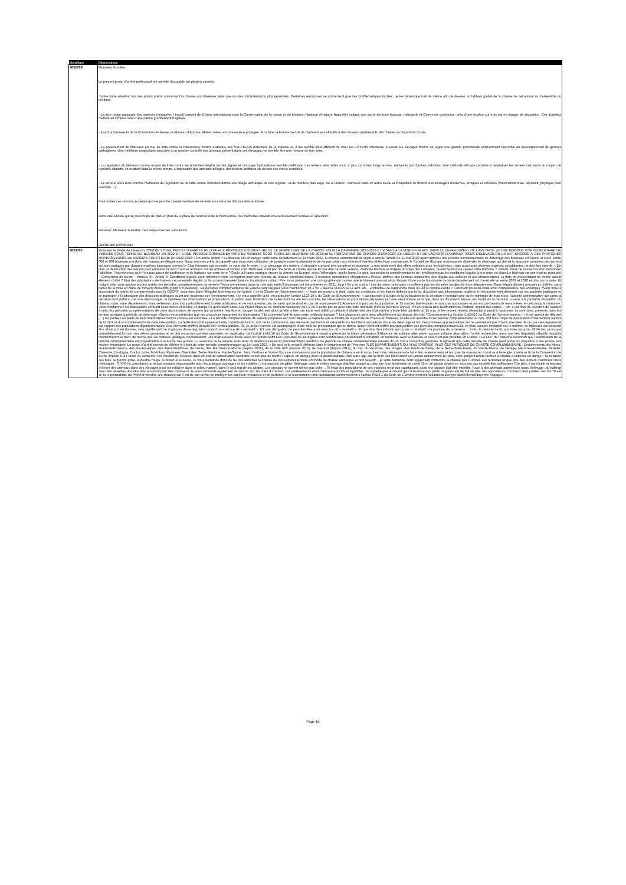| Identifiant | Observations |
| --- | --- |
| 8652208 | Monsieur le préfet, Le présent projet d'arrêté préfectoral me semble discutable sur plusieurs points. J'attire votre attention sur des points précis concernant la chasse aux blaireaux ainsi que sur des considérations plus générales. Certaines remarques ne concernent que des problématiques locales ; je les développe tout de même afin de dresser un tableau global de la chasse de cet animal sur l'ensemble du territoire. - La liste rouge nationale des espèces menacées ( travail conjoint de l'Union International pour la Conservation de la nature et du Muséum National d'Histoire Naturelle) indique que sur le territoire français, métropole et Outre-mer confondus, près d'une espèce sur trois est en danger de disparition. Ces données mettent en lumière l'état d'une nature grandement fragilisée. - Inscrit à l'annexe III de la Convention de Berne, le Blaireau d'Europe, Meles meles, est une espèce protégée. À ce titre, la France se doit de maintenir ses effectifs à des niveaux satisfaisants afin d'éviter sa disparition locale. - Le prélèvement de blaireaux en vue de lutte contre la tuberculose bovine s'attaque aux VECTEURS potentiels de la maladie or, il me semble plus efficient de viser les FOYERS infectieux, à savoir les élevages bovins où règne une grande promiscuité éminemment favorable au développement de germes pathogènes. Une meilleure prophylaxie associée à un nombre contrôlé des animaux présent dans ces élevages me semble être une mesure de bon sens. - La régulation du blaireau comme moyen de lutte contre les potentiels dégâts sur les digues et ouvrages hydrauliques semble inefficace. Les terriers ainsi vidés sont, à plus ou moins longs termes, réinvestis par d'autres individus. Une méthode efficace consiste à neutraliser les terriers mal placé au moyen de répulsifs olfactifs, en mettant dans le même temps, à disposition des animaux délogés, des terriers artificiels en dehors des zones sensibles. - La vénerie sous terre comme méthodes de régulation ou de lutte contre l'infection donne une image archaïque de nos régions - et de manière plus large, de la France - coincées dans un autre siècle et incapables de trouver des stratégies modernes, éthiques et efficaces (Vaccination orale, répulsion physique pour exemple ...). Pour toutes ces raisons, je pense qu'une periode complémentaire de vénerie sous terre ne doit pas être autorisée. Dans une société qui se préoccupe de plus en plus de la place de l'animal et de la biodiversité, ces méthodes doivent être sérieusement remises en question. Recevez, Monsieur le Préfet, mes respectueuses salutations. GEORGES RAYMOND |
| 8653767 | Monsieur le Préfet de l'Aveyron,CONTRE VOTRE PROJET D'ARRÊTÉ RELATIF AUX PÉRIODES D'OUVERTURE ET DE FERMETURE DE LA CHASSE POUR LA CAMPAGNE 2022-2023 ET VISANT À LA MISE EN PLACE DANS LE DÉPARTEMENT DE L'AVEYRON :oD'UNE PÉRIODE COMPLÉMENTAIRE DE VÉNERIE SOUS TERRE DU BLAIREAU EN 2022 ET D'UNE PÉRIODE COMPLÉMENTAIRE DE VÉNERIE SOUS TERRE DU BLAIREAU EN 2023,oD'AUTORISATIONS DE CHASSE D'ESPÈCES EN DÉCLIN ET DE LÂCHERS D'ANIMAUX ISSUS D'ÉLEVAGE.ON EN EST ENCORE À CES PRATIQUES MOYENÂGEUSES DE VÉNERIE SOUS TERRE EN 2022-2023 ? On arrête quand ? Le blaireau est en danger dans votre département.Le 15 mars 2022, le tribunal administratif de Dijon a annulé l'arrêté du 11 mai 2020 ayant autorisé une période complémentaire de déterrage des blaireaux en Saône et Loire. Entre 600 et 900 blaireaux ont donc été massacrés illégalement. Nous sommes prêts.Je rappelle que vous avez obligation de protéger notre biodiversité et de ne pas céder aux sirènes d'intérêts ciblés.Pour commencer, le Conseil de l'Europe recommande d'interdire le déterrage qui détruit la structure complexe des terriers qui sont partagés par d'autres espèces sauvages comme le Chat Forestier par exemple, je vous cite le texte : « Le creusage des terriers, à structure souvent très complexe et ancienne, a non seulement des effets néfastes pour les blaireaux, mais aussi pour diverses espèces cohabitantes, et doit être interdit. » De plus, la destruction des terriers peut entraîner la mort d'autres animaux car les entrées et sorties sont obstruées, mort par une lente et cruelle agonie.Et que dire de cette vénerie, méthode barbare et indigne du Pays des Lumières, quand ferez-vous cesser cette barbarie ? Jamais, nous ne cesserons d'en demander l'abolition. Trouvez-vous qu'il n'y a pas assez de souffrance et de barbarie sur cette terre ? Seule la France pratique encore la vénerie en Europe, avec l'Allemagne, quelle honte.De plus, ces périodes complémentaires ne remplissent pas les conditions légales à leur mise en place.Le blaireau est une espèce protégée – Convention de Berne – Annexe III - Article 9. Conditions légales pour obtention d'une dérogation pour une période de chasse complémentaire, 3 mesures cumulatives obligatoires:1.Preuve chiffrée que l'animal occasionne des dégâts aux cultures et aux infrastructures, la note de présentation ne donne aucun élément chiffré ? Etat des populations de blaireaux et potentiels dégâts qu'ils occasionneraient (nature, localisation, coûts). Pire, vous présentez une cartographie qui montre que le blaireau pourrait avoir disparu d'une partie importante de votre département où il avait été vu entre 2006 et 2010 et plus par la suite. Et malgré cela, vous ajoutez à votre arrêté des périodes complémentaires de vénerie ?Vous mentionnez dans la note que seuls 8 blaireaux ont été prélevés en 2021, stop ! Il n'y en a plus ! Les données nationales ne reflètent pas les données locales de votre département.-Sans dégâts dûment prouvés et chiffrés, sans parler de la mise en place de moyens préventifs (point 3 ci-dessous), les périodes complémentaires de vénerie sont illégales.Vous mentionnez un « Vu » avec la CDCFS le 11 avril, ah… enchantée de l'apprendre mais où est le compte-rendu ? Comment pouvons-nous avoir connaissance des échanges ?Sans mise à disposition du public du compte-rendu avec la CDCFS, vous êtes dans l'illégalité.Non-respect de l'article 7 de la Charte de l'Environnement : « Toute personne a le droit, dans les conditions et les limites définies par la loi, d'accéder aux informations relatives à l'environnement détenues par les autorités publiques et de participer à l'élaboration des décisions publiques ayant une incidence sur l'environnement. »Je vous rappelle la loi, en particulier l'article L123-19-1 du Code de l'Environnement : « au plus tard à la date de la publication de la décision et pendant une durée minimale de trois mois, l'autorité administrative qui a pris la décision rend publics, par voie électronique, la synthèse des observations et propositions du public avec l'indication de celles dont il a été tenu compte, les observations et propositions déposées par voie électronique ainsi que, dans un document séparé, les motifs de la décision. » Face à la probable disparition du blaireau dans votre département, nous veillerons donc tout particulièrement à cette publication et ne manquerons pas de saisir qui de droit en cas de manquement.2.Absence d'impact sur la population, le 15 mai les blaireautins ne sont pas autonomes et ont encore besoin de leurs mères et cela jusqu'à l'automne. Vous condamnez les blaireautins en tuant leurs mères et mettez en danger la génération future.Les mères blaireau ne donnent naissance qu'à 2 ou 3 petits par an avec une forte mortalité (50% la première année), il n'en restera plus.Destruction de l'habitat, impact des routes… etc. il est hors de question de rajouter à cela des périodes complémentaires de cette abomination de vénerie qui va mettre l'espèce en danger localement alors qu'elle a bien sûr toute son utilité.La période d'allaitement des blaireautins s'étale bien au-delà du 15 mai, et les jeunes restent dépendants jusqu'à l'automne, ils sont donc présents dans les terriers pendant la période de déterrage. Oserez-vous prétendre que les chasseurs épargnent les blaireautins ? Et comment font-ils avec cette méthode barbare ? Les chasseurs sont donc officiellement au-dessus des lois ?Conformément à l'article L.424-10 du Code de l'Environnement : « il est interdit de détruire (…) les portées ou petits de tous mammifères dont la chasse est autorisée ».La période complémentaire de vénerie proposée est donc illégale.Je rappelle que la totalité de la période de chasse du blaireau, qu'elle soit assortie d'une période complémentaire ou non, doit faire l'objet de déclaration d'intervention auprès de la DDT et d'un compte-rendu de cette intervention. La fédération doit également être capable de fournir, lors de la commission, des éléments pertinents et exhaustifs sur les bilans annuels de tirs et de déterrage et non des données approximatives qui ne permettent pas d'avoir une idée de ce que cela représente par rapport aux populations départementales. Ces éléments chiffrés doivent être rendus publics. Or, ce projet d'arrêté est accompagné d'une note de présentation qui ne donne aucun élément chiffré pouvant justifier ces périodes complémentaires.Et, en plus, aucune limitation sur le nombre de blaireaux qui pourront être abattus n'est donnée, cela signifie qu'il ne s'agit pas d'une régulation mais d'un exercice dit « récréatif ». ET une dérogation ne peut être liée à un exercice dit « récréatif ». Et que dire d'un individu qui trouve « récréatif » la pratique de la vénerie… Enfin, la période de tir, autorisée jusqu'au 28 février, provoque potentiellement la mort des mères gestantes et ne doit en aucun cas être autorisée, en application de l'article L424.10 du Code de l'Environnement visant à préserver la future génération.3.Absence de solution alternative, aucune solution alternative n'a été recherchée, alors que des dispositifs olfactifs répulsifs fonctionnent très bien, de même que les clôtures, grillages, relocalisation, une malheureuse ficelle avec un répulsif suffit.Les Pays-Bas où les digues sont nombreuses parviennent à cohabiter en harmonie avec le blaireau et cela n'est pas possible en France ? La DDT de l'Ardèche reconnait que l'autorisation de la période complémentaire est préjudiciable à la survie des jeunes: « L'exercice de la vénerie sous terre du Blaireau s'exerçait précédemment pendant une période de chasse complémentaire ouverte du 15 mai à l'ouverture générale. Il apparaît que cette période de chasse peut porter un préjudice à des jeunes pas encore émancipés. Le projet d'arrêté prévoit de différer le début de cette période complémentaire au 1er août 2022. » En quoi cela serait-il différent dans le département de l'Aveyron ?LES DÉPARTEMENTS QUI N'AUTORISENT PLUS CES PÉRIODES DE CHASSE COMPLÉMENTAIRE : Départements des Alpes-de-Haute-Provence, des Hautes-Alpes, des Alpes-Maritimes, de l'Aude, des Bouches-du-Rhône (depuis 2016), de la Côte d'Or (depuis 2015), de l'Hérault (depuis 2014), du Var, du Vaucluse, des Vosges, des Hauts-de-Seine, de la Seine-Saint-Denis, du Val-de-Marne, de l'Ariège, Meurthe-et-Moselle, Moselle, Charente, Dordogne, Doubs, Loire, Morbihan, Pyrénées Orientales, Seine Maritime, Haute-Saône, Tarn, Yvelines et Yonne.Nous ne connaissons pas la population de blaireaux en France, il est donc nécessaire de faire des recensements et non pas de massacrer à tout va à l'aveugle. L'annexe III de la Convention de Berne impose à la France de conserver les effectifs de l'espèce dans un état de conservation favorable et non pas de mettre l'espèce en danger pour un plaisir sadique d'un autre âge car la chair des blaireaux n'est jamais consommée.De plus, votre projet d'arrêté permet la chasse d'espèces en danger : la bécasse des bois, la perdrix grise, la perdrix rouge, le faisan et le lièvre. Je vous demande donc de ne pas autoriser la chasse de ces espèces.Encore un mode de chasse archaïque et non sélectif… je vous demande donc également d'interdire la chasse des Turdidés aux tendelles.Et que dire des lâchers d'animaux issus d'élevages : STOP. Ils constituent un risque sanitaire inacceptable pour les animaux sauvages et les volailles. L'introduction de gibier d'élevage dans le milieu sauvage doit être stoppé au plus vite. Les épidémies de covid 19 et de grippe aviaire ne vous ont pas semblé être suffisantes ?De plus, il est inutile et barbare d'élever des animaux dans des élevages pour les relâcher dans le milieu naturel, dans le seul but de les abattre. Les oiseaux ne savent même pas voler… Si l'état des populations de ces espèces n'est pas satisfaisant, alors leur chasse doit être interdite. Face à des animaux apprivoisés issus d'élevage, du balltrap avec des assiettes doit être plus amusant pour des chasseurs.Je vous demande également de sursoir aux tirs d'été du renard, ces prélèvements étant contre-productifs et injustifiés. Je rappelle que le renard qui consomme des petits rongeurs est de fait un allié des agriculteurs, comment ainsi justifier ces tirs ?Il est de la responsabilité du Préfet d'interdire ces chasses car il est de son devoir de protéger les espèces menacées et de participer à la reconstitution des populations conformément à l'article R424-1 du Code de L'Environnement.Salutations,Evelyne BarthélemyCitoyenne engagée |
Page 15